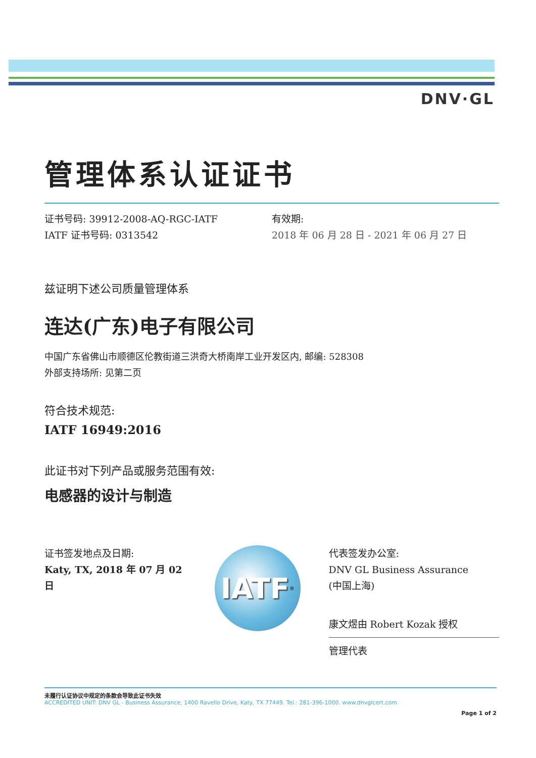DNV·GL
管理体系认证证书
证书号码: 39912-2008-AQ-RGC-IATF
IATF 证书号码: 0313542
有效期:
2018 年 06 月 28 日 - 2021 年 06 月 27 日
兹证明下述公司质量管理体系
连达(广东)电子有限公司
中国广东省佛山市顺德区伦教街道三洪奇大桥南岸工业开发区内, 邮编: 528308
外部支持场所: 见第二页
符合技术规范:
IATF 16949:2016
此证书对下列产品或服务范围有效:
电感器的设计与制造
证书签发地点及日期:
Katy, TX, 2018 年 07 月 02 日
IATF<sup>®</sup>
代表签发办公室:
DNV GL Business Assurance
(中国上海)
康文煜由 Robert Kozak 授权
管理代表
未履行认证协议中规定的条款会导致此证书失效
ACCREDITED UNIT: DNV GL - Business Assurance, 1400 Ravello Drive, Katy, TX 77449. Tel.: 281-396-1000. www.dnvglcert.com
Page 1 of 2